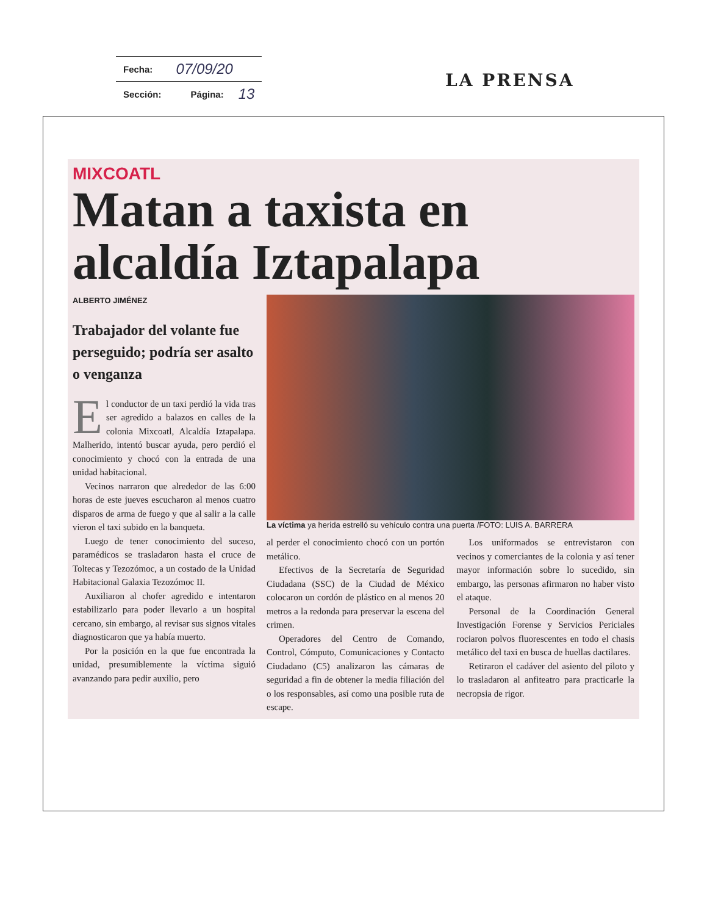| Fecha: | 07/09/20 | | |
| Sección: | | Página: | 13 |
LA PRENSA
MIXCOATL
Matan a taxista en alcaldía Iztapalapa
ALBERTO JIMÉNEZ
Trabajador del volante fue perseguido; podría ser asalto o venganza
El conductor de un taxi perdió la vida tras ser agredido a balazos en calles de la colonia Mixcoatl, Alcaldía Iztapalapa. Malherido, intentó buscar ayuda, pero perdió el conocimiento y chocó con la entrada de una unidad habitacional.
Vecinos narraron que alrededor de las 6:00 horas de este jueves escucharon al menos cuatro disparos de arma de fuego y que al salir a la calle vieron el taxi subido en la banqueta.
Luego de tener conocimiento del suceso, paramédicos se trasladaron hasta el cruce de Toltecas y Tezozómoc, a un costado de la Unidad Habitacional Galaxia Tezozómoc II.
Auxiliaron al chofer agredido e intentaron estabilizarlo para poder llevarlo a un hospital cercano, sin embargo, al revisar sus signos vitales diagnosticaron que ya había muerto.
Por la posición en la que fue encontrada la unidad, presumiblemente la víctima siguió avanzando para pedir auxilio, pero
La víctima ya herida estrelló su vehículo contra una puerta /FOTO: LUIS A. BARRERA
al perder el conocimiento chocó con un portón metálico.
Efectivos de la Secretaría de Seguridad Ciudadana (SSC) de la Ciudad de México colocaron un cordón de plástico en al menos 20 metros a la redonda para preservar la escena del crimen.
Operadores del Centro de Comando, Control, Cómputo, Comunicaciones y Contacto Ciudadano (C5) analizaron las cámaras de seguridad a fin de obtener la media filiación del o los responsables, así como una posible ruta de escape.
Los uniformados se entrevistaron con vecinos y comerciantes de la colonia y así tener mayor información sobre lo sucedido, sin embargo, las personas afirmaron no haber visto el ataque.
Personal de la Coordinación General Investigación Forense y Servicios Periciales rociaron polvos fluorescentes en todo el chasis metálico del taxi en busca de huellas dactilares.
Retiraron el cadáver del asiento del piloto y lo trasladaron al anfiteatro para practicarle la necropsia de rigor.